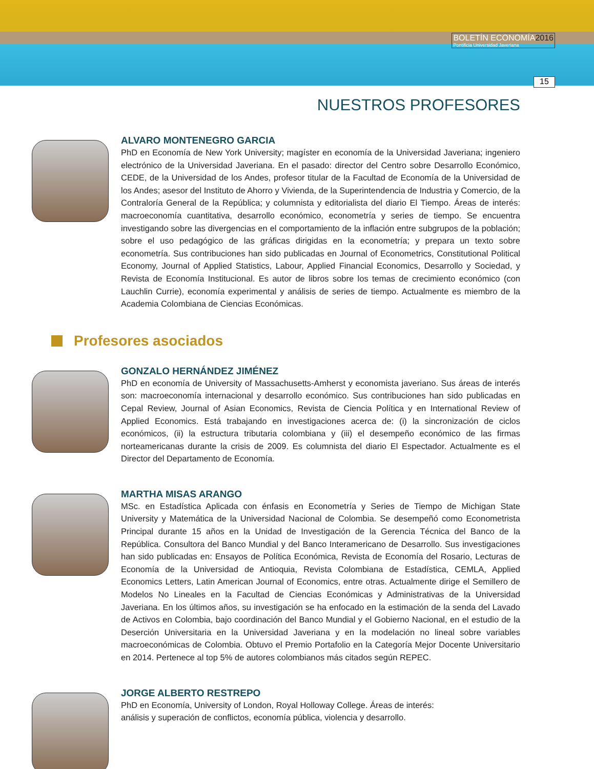BOLETÍN ECONOMÍA2016
Pontificia Universidad Javeriana
15
NUESTROS PROFESORES
ALVARO MONTENEGRO GARCIA
PhD en Economía de New York University; magíster en economía de la Universidad Javeriana; ingeniero electrónico de la Universidad Javeriana. En el pasado: director del Centro sobre Desarrollo Económico, CEDE, de la Universidad de los Andes, profesor titular de la Facultad de Economía de la Universidad de los Andes; asesor del Instituto de Ahorro y Vivienda, de la Superintendencia de Industria y Comercio, de la Contraloría General de la República; y columnista y editorialista del diario El Tiempo. Áreas de interés: macroeconomía cuantitativa, desarrollo económico, econometría y series de tiempo. Se encuentra investigando sobre las divergencias en el comportamiento de la inflación entre subgrupos de la población; sobre el uso pedagógico de las gráficas dirigidas en la econometría; y prepara un texto sobre econometría. Sus contribuciones han sido publicadas en Journal of Econometrics, Constitutional Political Economy, Journal of Applied Statistics, Labour, Applied Financial Economics, Desarrollo y Sociedad, y Revista de Economía Institucional. Es autor de libros sobre los temas de crecimiento económico (con Lauchlin Currie), economía experimental y análisis de series de tiempo. Actualmente es miembro de la Academia Colombiana de Ciencias Económicas.
Profesores asociados
GONZALO HERNÁNDEZ JIMÉNEZ
PhD en economía de University of Massachusetts-Amherst y economista javeriano. Sus áreas de interés son: macroeconomía internacional y desarrollo económico. Sus contribuciones han sido publicadas en Cepal Review, Journal of Asian Economics, Revista de Ciencia Política y en International Review of Applied Economics. Está trabajando en investigaciones acerca de: (i) la sincronización de ciclos económicos, (ii) la estructura tributaria colombiana y (iii) el desempeño económico de las firmas norteamericanas durante la crisis de 2009. Es columnista del diario El Espectador. Actualmente es el Director del Departamento de Economía.
MARTHA MISAS ARANGO
MSc. en Estadística Aplicada con énfasis en Econometría y Series de Tiempo de Michigan State University y Matemática de la Universidad Nacional de Colombia. Se desempeñó como Econometrista Principal durante 15 años en la Unidad de Investigación de la Gerencia Técnica del Banco de la República. Consultora del Banco Mundial y del Banco Interamericano de Desarrollo. Sus investigaciones han sido publicadas en: Ensayos de Política Económica, Revista de Economía del Rosario, Lecturas de Economía de la Universidad de Antioquia, Revista Colombiana de Estadística, CEMLA, Applied Economics Letters, Latin American Journal of Economics, entre otras. Actualmente dirige el Semillero de Modelos No Lineales en la Facultad de Ciencias Económicas y Administrativas de la Universidad Javeriana. En los últimos años, su investigación se ha enfocado en la estimación de la senda del Lavado de Activos en Colombia, bajo coordinación del Banco Mundial y el Gobierno Nacional, en el estudio de la Deserción Universitaria en la Universidad Javeriana y en la modelación no lineal sobre variables macroeconómicas de Colombia. Obtuvo el Premio Portafolio en la Categoría Mejor Docente Universitario en 2014. Pertenece al top 5% de autores colombianos más citados según REPEC.
JORGE ALBERTO RESTREPO
PhD en Economía, University of London, Royal Holloway College. Áreas de interés: análisis y superación de conflictos, economía pública, violencia y desarrollo.